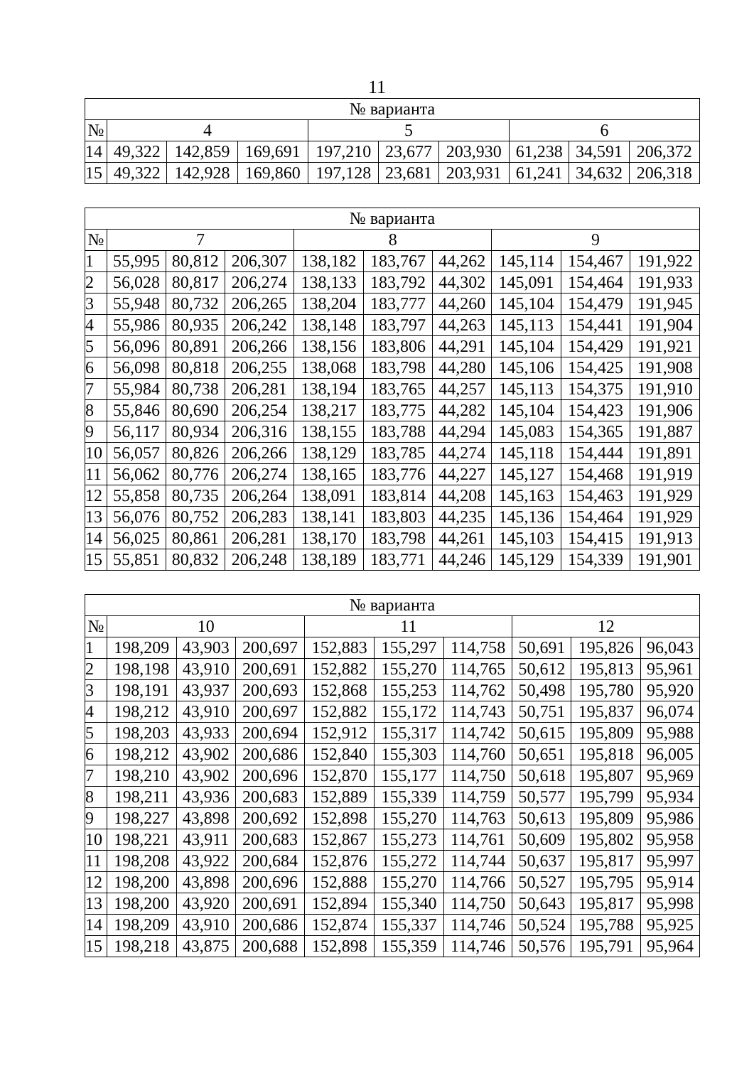11
| № варианта | | | | | | | | | |
| --- | --- | --- | --- | --- | --- | --- | --- | --- | --- |
| № | 4 | | | 5 | | | 6 | | |
| 14 | 49,322 | 142,859 | 169,691 | 197,210 | 23,677 | 203,930 | 61,238 | 34,591 | 206,372 |
| 15 | 49,322 | 142,928 | 169,860 | 197,128 | 23,681 | 203,931 | 61,241 | 34,632 | 206,318 |
| № варианта | | | | | | | | | |
| --- | --- | --- | --- | --- | --- | --- | --- | --- | --- |
| № | 7 | | | 8 | | | 9 | | |
| 1 | 55,995 | 80,812 | 206,307 | 138,182 | 183,767 | 44,262 | 145,114 | 154,467 | 191,922 |
| 2 | 56,028 | 80,817 | 206,274 | 138,133 | 183,792 | 44,302 | 145,091 | 154,464 | 191,933 |
| 3 | 55,948 | 80,732 | 206,265 | 138,204 | 183,777 | 44,260 | 145,104 | 154,479 | 191,945 |
| 4 | 55,986 | 80,935 | 206,242 | 138,148 | 183,797 | 44,263 | 145,113 | 154,441 | 191,904 |
| 5 | 56,096 | 80,891 | 206,266 | 138,156 | 183,806 | 44,291 | 145,104 | 154,429 | 191,921 |
| 6 | 56,098 | 80,818 | 206,255 | 138,068 | 183,798 | 44,280 | 145,106 | 154,425 | 191,908 |
| 7 | 55,984 | 80,738 | 206,281 | 138,194 | 183,765 | 44,257 | 145,113 | 154,375 | 191,910 |
| 8 | 55,846 | 80,690 | 206,254 | 138,217 | 183,775 | 44,282 | 145,104 | 154,423 | 191,906 |
| 9 | 56,117 | 80,934 | 206,316 | 138,155 | 183,788 | 44,294 | 145,083 | 154,365 | 191,887 |
| 10 | 56,057 | 80,826 | 206,266 | 138,129 | 183,785 | 44,274 | 145,118 | 154,444 | 191,891 |
| 11 | 56,062 | 80,776 | 206,274 | 138,165 | 183,776 | 44,227 | 145,127 | 154,468 | 191,919 |
| 12 | 55,858 | 80,735 | 206,264 | 138,091 | 183,814 | 44,208 | 145,163 | 154,463 | 191,929 |
| 13 | 56,076 | 80,752 | 206,283 | 138,141 | 183,803 | 44,235 | 145,136 | 154,464 | 191,929 |
| 14 | 56,025 | 80,861 | 206,281 | 138,170 | 183,798 | 44,261 | 145,103 | 154,415 | 191,913 |
| 15 | 55,851 | 80,832 | 206,248 | 138,189 | 183,771 | 44,246 | 145,129 | 154,339 | 191,901 |
| № варианта | | | | | | | | | |
| --- | --- | --- | --- | --- | --- | --- | --- | --- | --- |
| № | 10 | | | 11 | | | 12 | | |
| 1 | 198,209 | 43,903 | 200,697 | 152,883 | 155,297 | 114,758 | 50,691 | 195,826 | 96,043 |
| 2 | 198,198 | 43,910 | 200,691 | 152,882 | 155,270 | 114,765 | 50,612 | 195,813 | 95,961 |
| 3 | 198,191 | 43,937 | 200,693 | 152,868 | 155,253 | 114,762 | 50,498 | 195,780 | 95,920 |
| 4 | 198,212 | 43,910 | 200,697 | 152,882 | 155,172 | 114,743 | 50,751 | 195,837 | 96,074 |
| 5 | 198,203 | 43,933 | 200,694 | 152,912 | 155,317 | 114,742 | 50,615 | 195,809 | 95,988 |
| 6 | 198,212 | 43,902 | 200,686 | 152,840 | 155,303 | 114,760 | 50,651 | 195,818 | 96,005 |
| 7 | 198,210 | 43,902 | 200,696 | 152,870 | 155,177 | 114,750 | 50,618 | 195,807 | 95,969 |
| 8 | 198,211 | 43,936 | 200,683 | 152,889 | 155,339 | 114,759 | 50,577 | 195,799 | 95,934 |
| 9 | 198,227 | 43,898 | 200,692 | 152,898 | 155,270 | 114,763 | 50,613 | 195,809 | 95,986 |
| 10 | 198,221 | 43,911 | 200,683 | 152,867 | 155,273 | 114,761 | 50,609 | 195,802 | 95,958 |
| 11 | 198,208 | 43,922 | 200,684 | 152,876 | 155,272 | 114,744 | 50,637 | 195,817 | 95,997 |
| 12 | 198,200 | 43,898 | 200,696 | 152,888 | 155,270 | 114,766 | 50,527 | 195,795 | 95,914 |
| 13 | 198,200 | 43,920 | 200,691 | 152,894 | 155,340 | 114,750 | 50,643 | 195,817 | 95,998 |
| 14 | 198,209 | 43,910 | 200,686 | 152,874 | 155,337 | 114,746 | 50,524 | 195,788 | 95,925 |
| 15 | 198,218 | 43,875 | 200,688 | 152,898 | 155,359 | 114,746 | 50,576 | 195,791 | 95,964 |